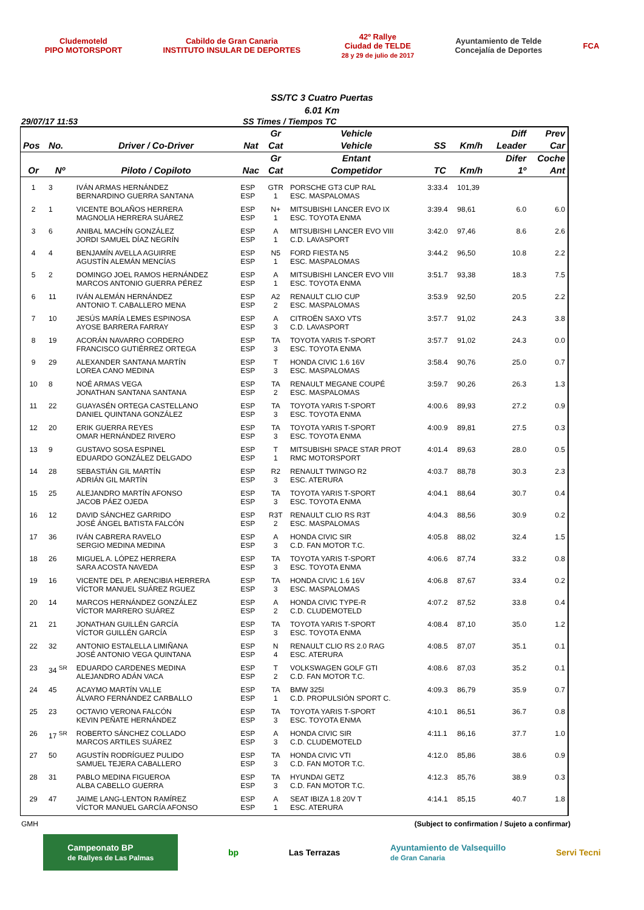Cludemoteld
PIPO MOTORSPORT
Cabildo de Gran Canaria
INSTITUTO INSULAR DE DEPORTES
42º Rallye
Ciudad de TELDE
28 y 29 de julio de 2017
Ayuntamiento de Telde
Concejalía de Deportes
FCA
SS/TC 3 Cuatro Puertas
6.01 Km
29/07/17 11:53 SS Times / Tiempos TC
| | | | | Gr | Vehicle | | | Diff | Prev |
| --- | --- | --- | --- | --- | --- | --- | --- | --- | --- |
| Pos | No. | Driver / Co-Driver | Nat | Cat | Vehicle | SS | Km/h | Leader | Car |
| | | | | Gr | Entant | | | Difer | Coche |
| Or | Nº | Piloto / Copiloto | Nac | Cat | Competidor | TC | Km/h | 1º | Ant |
| 1 | 3 | IVÁN ARMAS HERNÁNDEZ BERNARDINO GUERRA SANTANA | ESP ESP | GTR 1 | PORSCHE GT3 CUP RAL ESC. MASPALOMAS | 3:33.4 | 101,39 | | |
| 2 | 1 | VICENTE BOLAÑOS HERRERA MAGNOLIA HERRERA SUÁREZ | ESP ESP | N+ 1 | MITSUBISHI LANCER EVO IX ESC. TOYOTA ENMA | 3:39.4 | 98,61 | 6.0 | 6.0 |
| 3 | 6 | ANIBAL MACHÍN GONZÁLEZ JORDI SAMUEL DÍAZ NEGRÍN | ESP ESP | A 1 | MITSUBISHI LANCER EVO VIII C.D. LAVASPORT | 3:42.0 | 97,46 | 8.6 | 2.6 |
| 4 | 4 | BENJAMÍN AVELLA AGUIRRE AGUSTÍN ALEMÁN MENCÍAS | ESP ESP | N5 1 | FORD FIESTA N5 ESC. MASPALOMAS | 3:44.2 | 96,50 | 10.8 | 2.2 |
| 5 | 2 | DOMINGO JOEL RAMOS HERNÁNDEZ MARCOS ANTONIO GUERRA PÉREZ | ESP ESP | A 1 | MITSUBISHI LANCER EVO VIII ESC. TOYOTA ENMA | 3:51.7 | 93,38 | 18.3 | 7.5 |
| 6 | 11 | IVÁN ALEMÁN HERNÁNDEZ ANTONIO T. CABALLERO MENA | ESP ESP | A2 2 | RENAULT CLIO CUP ESC. MASPALOMAS | 3:53.9 | 92,50 | 20.5 | 2.2 |
| 7 | 10 | JESÚS MARÍA LEMES ESPINOSA AYOSE BARRERA FARRAY | ESP ESP | A 3 | CITROËN SAXO VTS C.D. LAVASPORT | 3:57.7 | 91,02 | 24.3 | 3.8 |
| 8 | 19 | ACORÁN NAVARRO CORDERO FRANCISCO GUTIÉRREZ ORTEGA | ESP ESP | TA 3 | TOYOTA YARIS T-SPORT ESC. TOYOTA ENMA | 3:57.7 | 91,02 | 24.3 | 0.0 |
| 9 | 29 | ALEXANDER SANTANA MARTÍN LOREA CANO MEDINA | ESP ESP | T 3 | HONDA CIVIC 1.6 16V ESC. MASPALOMAS | 3:58.4 | 90,76 | 25.0 | 0.7 |
| 10 | 8 | NOÉ ARMAS VEGA JONATHAN SANTANA SANTANA | ESP ESP | TA 2 | RENAULT MEGANE COUPÉ ESC. MASPALOMAS | 3:59.7 | 90,26 | 26.3 | 1.3 |
| 11 | 22 | GUAYASÉN ORTEGA CASTELLANO DANIEL QUINTANA GONZÁLEZ | ESP ESP | TA 3 | TOYOTA YARIS T-SPORT ESC. TOYOTA ENMA | 4:00.6 | 89,93 | 27.2 | 0.9 |
| 12 | 20 | ERIK GUERRA REYES OMAR HERNÁNDEZ RIVERO | ESP ESP | TA 3 | TOYOTA YARIS T-SPORT ESC. TOYOTA ENMA | 4:00.9 | 89,81 | 27.5 | 0.3 |
| 13 | 9 | GUSTAVO SOSA ESPINEL EDUARDO GONZÁLEZ DELGADO | ESP ESP | T 1 | MITSUBISHI SPACE STAR PROT RMC MOTORSPORT | 4:01.4 | 89,63 | 28.0 | 0.5 |
| 14 | 28 | SEBASTIÁN GIL MARTÍN ADRIÁN GIL MARTÍN | ESP ESP | R2 3 | RENAULT TWINGO R2 ESC. ATERURA | 4:03.7 | 88,78 | 30.3 | 2.3 |
| 15 | 25 | ALEJANDRO MARTÍN AFONSO JACOB PÁEZ OJEDA | ESP ESP | TA 3 | TOYOTA YARIS T-SPORT ESC. TOYOTA ENMA | 4:04.1 | 88,64 | 30.7 | 0.4 |
| 16 | 12 | DAVID SÁNCHEZ GARRIDO JOSÉ ÁNGEL BATISTA FALCÓN | ESP ESP | R3T 2 | RENAULT CLIO RS R3T ESC. MASPALOMAS | 4:04.3 | 88,56 | 30.9 | 0.2 |
| 17 | 36 | IVÁN CABRERA RAVELO SERGIO MEDINA MEDINA | ESP ESP | A 3 | HONDA CIVIC SIR C.D. FAN MOTOR T.C. | 4:05.8 | 88,02 | 32.4 | 1.5 |
| 18 | 26 | MIGUEL A. LÓPEZ HERRERA SARA ACOSTA NAVEDA | ESP ESP | TA 3 | TOYOTA YARIS T-SPORT ESC. TOYOTA ENMA | 4:06.6 | 87,74 | 33.2 | 0.8 |
| 19 | 16 | VICENTE DEL P. ARENCIBIA HERRERA VÍCTOR MANUEL SUÁREZ RGUEZ | ESP ESP | TA 3 | HONDA CIVIC 1.6 16V ESC. MASPALOMAS | 4:06.8 | 87,67 | 33.4 | 0.2 |
| 20 | 14 | MARCOS HERNÁNDEZ GONZÁLEZ VÍCTOR MARRERO SUÁREZ | ESP ESP | A 2 | HONDA CIVIC TYPE-R C.D. CLUDEMOTELD | 4:07.2 | 87,52 | 33.8 | 0.4 |
| 21 | 21 | JONATHAN GUILLÉN GARCÍA VÍCTOR GUILLÉN GARCÍA | ESP ESP | TA 3 | TOYOTA YARIS T-SPORT ESC. TOYOTA ENMA | 4:08.4 | 87,10 | 35.0 | 1.2 |
| 22 | 32 | ANTONIO ESTALELLA LIMIÑANA JOSÉ ANTONIO VEGA QUINTANA | ESP ESP | N 4 | RENAULT CLIO RS 2.0 RAG ESC. ATERURA | 4:08.5 | 87,07 | 35.1 | 0.1 |
| 23 | 34 <sup>SR</sup> | EDUARDO CARDENES MEDINA ALEJANDRO ADÁN VACA | ESP ESP | T 2 | VOLKSWAGEN GOLF GTI C.D. FAN MOTOR T.C. | 4:08.6 | 87,03 | 35.2 | 0.1 |
| 24 | 45 | ACAYMO MARTÍN VALLE ÁLVARO FERNÁNDEZ CARBALLO | ESP ESP | TA 1 | BMW 325I C.D. PROPULSIÓN SPORT C. | 4:09.3 | 86,79 | 35.9 | 0.7 |
| 25 | 23 | OCTAVIO VERONA FALCÓN KEVIN PEÑATE HERNÁNDEZ | ESP ESP | TA 3 | TOYOTA YARIS T-SPORT ESC. TOYOTA ENMA | 4:10.1 | 86,51 | 36.7 | 0.8 |
| 26 | 17 <sup>SR</sup> | ROBERTO SÁNCHEZ COLLADO MARCOS ARTILES SUÁREZ | ESP ESP | A 3 | HONDA CIVIC SIR C.D. CLUDEMOTELD | 4:11.1 | 86,16 | 37.7 | 1.0 |
| 27 | 50 | AGUSTÍN RODRÍGUEZ PULIDO SAMUEL TEJERA CABALLERO | ESP ESP | TA 3 | HONDA CIVIC VTI C.D. FAN MOTOR T.C. | 4:12.0 | 85,86 | 38.6 | 0.9 |
| 28 | 31 | PABLO MEDINA FIGUEROA ALBA CABELLO GUERRA | ESP ESP | TA 3 | HYUNDAI GETZ C.D. FAN MOTOR T.C. | 4:12.3 | 85,76 | 38.9 | 0.3 |
| 29 | 47 | JAIME LANG-LENTON RAMÍREZ VÍCTOR MANUEL GARCÍA AFONSO | ESP ESP | A 1 | SEAT IBIZA 1.8 20V T ESC. ATERURA | 4:14.1 | 85,15 | 40.7 | 1.8 |
GMH (Subject to confirmation / Sujeto a confirmar)
Campeonato BP
de Rallyes de Las Palmas bp Las Terrazas Ayuntamiento de Valsequillo
de Gran Canaria Servi Tecni